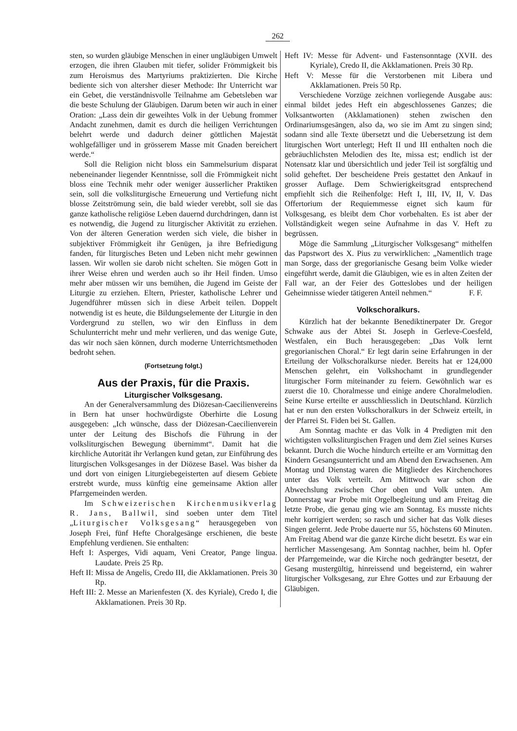262
sten, so wurden gläubige Menschen in einer ungläubigen Umwelt erzogen, die ihren Glauben mit tiefer, solider Frömmigkeit bis zum Heroismus des Martyriums praktizierten. Die Kirche bediente sich von altersher dieser Methode: Ihr Unterricht war ein Gebet, die verständnisvolle Teilnahme am Gebetsleben war die beste Schulung der Gläubigen. Darum beten wir auch in einer Oration: „Lass dein dir geweihtes Volk in der Uebung frommer Andacht zunehmen, damit es durch die heiligen Verrichtungen belehrt werde und dadurch deiner göttlichen Majestät wohlgefälliger und in grösserem Masse mit Gnaden bereichert werde.“
Soll die Religion nicht bloss ein Sammelsurium disparat nebeneinander liegender Kenntnisse, soll die Frömmigkeit nicht bloss eine Technik mehr oder weniger äusserlicher Praktiken sein, soll die volksliturgische Erneuerung und Vertiefung nicht blosse Zeitströmung sein, die bald wieder verebbt, soll sie das ganze katholische religiöse Leben dauernd durchdringen, dann ist es notwendig, die Jugend zu liturgischer Aktivität zu erziehen. Von der älteren Generation werden sich viele, die bisher in subjektiver Frömmigkeit ihr Genügen, ja ihre Befriedigung fanden, für liturgisches Beten und Leben nicht mehr gewinnen lassen. Wir wollen sie darob nicht schelten. Sie mögen Gott in ihrer Weise ehren und werden auch so ihr Heil finden. Umso mehr aber müssen wir uns bemühen, die Jugend im Geiste der Liturgie zu erziehen. Eltern, Priester, katholische Lehrer und Jugendführer müssen sich in diese Arbeit teilen. Doppelt notwendig ist es heute, die Bildungselemente der Liturgie in den Vordergrund zu stellen, wo wir den Einfluss in dem Schulunterricht mehr und mehr verlieren, und das wenige Gute, das wir noch säen können, durch moderne Unterrichtsmethoden bedroht sehen.
(Fortsetzung folgt.)
Aus der Praxis, für die Praxis.
Liturgischer Volksgesang.
An der Generalversammlung des Diözesan-Caecilienvereins in Bern hat unser hochwürdigste Oberhirte die Losung ausgegeben: „Ich wünsche, dass der Diözesan-Caecilienverein unter der Leitung des Bischofs die Führung in der volksliturgischen Bewegung übernimmt“. Damit hat die kirchliche Autorität ihr Verlangen kund getan, zur Einführung des liturgischen Volksgesanges in der Diözese Basel. Was bisher da und dort von einigen Liturgiebegeisterten auf diesem Gebiete erstrebt wurde, muss künftig eine gemeinsame Aktion aller Pfarrgemeinden werden.
Im Schweizerischen Kirchenmusikverlag R. Jans, Ballwil, sind soeben unter dem Titel „Liturgischer Volksgesang“ herausgegeben von Joseph Frei, fünf Hefte Choralgesänge erschienen, die beste Empfehlung verdienen. Sie enthalten:
Heft I: Asperges, Vidi aquam, Veni Creator, Pange lingua. Laudate. Preis 25 Rp.
Heft II: Missa de Angelis, Credo III, die Akklamationen. Preis 30 Rp.
Heft III: 2. Messe an Marienfesten (X. des Kyriale), Credo I, die Akklamationen. Preis 30 Rp.
Heft IV: Messe für Advent- und Fastensonntage (XVII. des Kyriale), Credo II, die Akklamationen. Preis 30 Rp.
Heft V: Messe für die Verstorbenen mit Libera und Akklamationen. Preis 50 Rp.
Verschiedene Vorzüge zeichnen vorliegende Ausgabe aus: einmal bildet jedes Heft ein abgeschlossenes Ganzes; die Volksantworten (Akklamationen) stehen zwischen den Ordinariumsgesängen, also da, wo sie im Amt zu singen sind; sodann sind alle Texte übersetzt und die Uebersetzung ist dem liturgischen Wort unterlegt; Heft II und III enthalten noch die gebräuchlichsten Melodien des Ite, missa est; endlich ist der Notensatz klar und übersichtlich und jeder Teil ist sorgfältig und solid geheftet. Der bescheidene Preis gestattet den Ankauf in grosser Auflage. Dem Schwierigkeitsgrad entsprechend empfiehlt sich die Reihenfolge: Heft I, III, IV, II, V. Das Offertorium der Requiemmesse eignet sich kaum für Volksgesang, es bleibt dem Chor vorbehalten. Es ist aber der Vollständigkeit wegen seine Aufnahme in das V. Heft zu begrüssen.
Möge die Sammlung „Liturgischer Volksgesang“ mithelfen das Papstwort des X. Pius zu verwirklichen: „Namentlich trage man Sorge, dass der gregorianische Gesang beim Volke wieder eingeführt werde, damit die Gläubigen, wie es in alten Zeiten der Fall war, an der Feier des Gotteslobes und der heiligen Geheimnisse wieder tätigeren Anteil nehmen.“ F. F.
Volkschoralkurs.
Kürzlich hat der bekannte Benediktinerpater Dr. Gregor Schwake aus der Abtei St. Joseph in Gerleve-Coesfeld, Westfalen, ein Buch herausgegeben: „Das Volk lernt gregorianischen Choral.“ Er legt darin seine Erfahrungen in der Erteilung der Volkschoralkurse nieder. Bereits hat er 124,000 Menschen gelehrt, ein Volkshochamt in grundlegender liturgischer Form miteinander zu feiern. Gewöhnlich war es zuerst die 10. Choralmesse und einige andere Choralmelodien. Seine Kurse erteilte er ausschliesslich in Deutschland. Kürzlich hat er nun den ersten Volkschoralkurs in der Schweiz erteilt, in der Pfarrei St. Fiden bei St. Gallen.
Am Sonntag machte er das Volk in 4 Predigten mit den wichtigsten volksliturgischen Fragen und dem Ziel seines Kurses bekannt. Durch die Woche hindurch erteilte er am Vormittag den Kindern Gesangsunterricht und am Abend den Erwachsenen. Am Montag und Dienstag waren die Mitglieder des Kirchenchores unter das Volk verteilt. Am Mittwoch war schon die Abwechslung zwischen Chor oben und Volk unten. Am Donnerstag war Probe mit Orgelbegleitung und am Freitag die letzte Probe, die genau ging wie am Sonntag. Es musste nichts mehr korrigiert werden; so rasch und sicher hat das Volk dieses Singen gelernt. Jede Probe dauerte nur 55, höchstens 60 Minuten. Am Freitag Abend war die ganze Kirche dicht besetzt. Es war ein herrlicher Massengesang. Am Sonntag nachher, beim hl. Opfer der Pfarrgemeinde, war die Kirche noch gedrängter besetzt, der Gesang mustergültig, hinreissend und begeisternd, ein wahrer liturgischer Volksgesang, zur Ehre Gottes und zur Erbauung der Gläubigen.